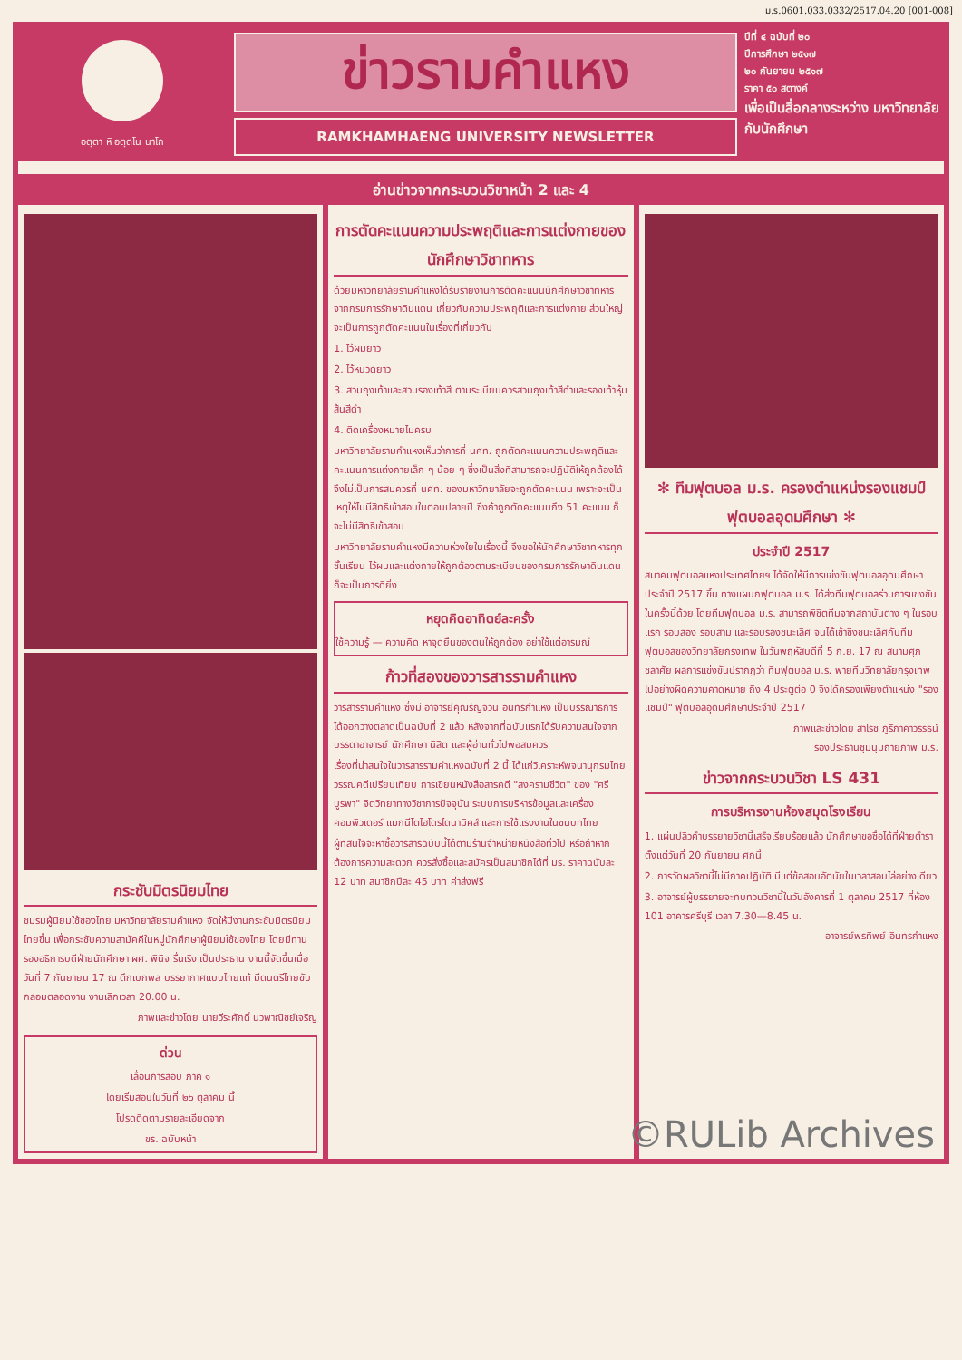ม.ร.0601.033.0332/2517.04.20 [001-008]
อตฺตา หิ อตฺตโน นาโถ
ข่าวรามคำแหง
RAMKHAMHAENG UNIVERSITY NEWSLETTER
ปีที่ ๔ ฉบับที่ ๒๐
ปีการศึกษา ๒๕๑๗
๒๐ กันยายน ๒๕๑๗
ราคา ๕๐ สตางค์
เพื่อเป็นสื่อกลางระหว่าง มหาวิทยาลัยกับนักศึกษา
อ่านข่าวจากกระบวนวิชาหน้า 2 และ 4
กระชับมิตรนิยมไทย
ชมรมผู้นิยมใช้ของไทย มหาวิทยาลัยรามคำแหง จัดให้มีงานกระชับมิตรนิยมไทยขึ้น เพื่อกระชับความสามัคคีในหมู่นักศึกษาผู้นิยมใช้ของไทย โดยมีท่านรองอธิการบดีฝ่ายนักศึกษา ผศ. พินิจ รื่นเริง เป็นประธาน งานนี้จัดขึ้นเมื่อวันที่ 7 กันยายน 17 ณ ตึกเบกพล บรรยากาศแบบไทยแท้ มีดนตรีไทยขับกล่อมตลอดงาน งานเลิกเวลา 20.00 น.
ภาพและข่าวโดย นายวีระศักดิ์ นวพาณิชย์เจริญ
ด่วน
เลื่อนการสอบ ภาค ๑
โดยเริ่มสอบในวันที่ ๒๖ ตุลาคม นี้
โปรดติดตามรายละเอียดจาก
ขร. ฉบับหน้า
การตัดคะแนนความประพฤติและการแต่งกายของนักศึกษาวิชาทหาร
ด้วยมหาวิทยาลัยรามคำแหงได้รับรายงานการตัดคะแนนนักศึกษาวิชาทหาร จากกรมการรักษาดินแดน เกี่ยวกับความประพฤติและการแต่งกาย ส่วนใหญ่จะเป็นการถูกตัดคะแนนในเรื่องที่เกี่ยวกับ
1. ไว้ผมยาว
2. ไว้หนวดยาว
3. สวมถุงเท้าและสวมรองเท้าสี ตามระเบียบควรสวมถุงเท้าสีดำและรองเท้าหุ้มส้นสีดำ
4. ติดเครื่องหมายไม่ครบ
มหาวิทยาลัยรามคำแหงเห็นว่าการที่ นศท. ถูกตัดคะแนนความประพฤติและคะแนนการแต่งกายเล็ก ๆ น้อย ๆ ซึ่งเป็นสิ่งที่สามารถจะปฏิบัติให้ถูกต้องได้ จึงไม่เป็นการสมควรที่ นศท. ของมหาวิทยาลัยจะถูกตัดคะแนน เพราะจะเป็นเหตุให้ไม่มีสิทธิเข้าสอบในตอนปลายปี ซึ่งถ้าถูกตัดคะแนนถึง 51 คะแนน ก็จะไม่มีสิทธิเข้าสอบ
มหาวิทยาลัยรามคำแหงมีความห่วงใยในเรื่องนี้ จึงขอให้นักศึกษาวิชาทหารทุกชั้นเรียน ไว้ผมและแต่งกายให้ถูกต้องตามระเบียบของกรมการรักษาดินแดน ก็จะเป็นการดียิ่ง
หยุดคิดอาทิตย์ละครั้ง
ใช้ความรู้ — ความคิด หาจุดยืนของตนให้ถูกต้อง อย่าใช้แต่อารมณ์
ก้าวที่สองของวารสารรามคำแหง
วารสารรามคำแหง ซึ่งมี อาจารย์คุณรัญจวน อินทรกำแหง เป็นบรรณาธิการ ได้ออกวางตลาดเป็นฉบับที่ 2 แล้ว หลังจากที่ฉบับแรกได้รับความสนใจจากบรรดาอาจารย์ นักศึกษา นิสิต และผู้อ่านทั่วไปพอสมควร
เรื่องที่น่าสนใจในวารสารรามคำแหงฉบับที่ 2 นี้ ได้แก่วิเคราะห์พจนานุกรมไทย วรรณคดีเปรียบเทียบ การเขียนหนังสือสารคดี "สงครามชีวิต" ของ "ศรีบูรพา" จิตวิทยาทางวิชาการปัจจุบัน ระบบการบริหารข้อมูลและเครื่องคอมพิวเตอร์ แมกนีโตไฮโดรไดนามิคส์ และการใช้แรงงานในชนบทไทย
ผู้ที่สนใจจะหาซื้อวารสารฉบับนี้ได้ตามร้านจำหน่ายหนังสือทั่วไป หรือถ้าหากต้องการความสะดวก ควรสั่งซื้อและสมัครเป็นสมาชิกได้ที่ มร. ราคาฉบับละ 12 บาท สมาชิกปีละ 45 บาท ค่าส่งฟรี
✻ ทีมฟุตบอล ม.ร. ครองตำแหน่งรองแชมป์ฟุตบอลอุดมศึกษา ✻
ประจำปี 2517
สมาคมฟุตบอลแห่งประเทศไทยฯ ได้จัดให้มีการแข่งขันฟุตบอลอุดมศึกษา ประจำปี 2517 ขึ้น ทางแผนกฟุตบอล ม.ร. ได้ส่งทีมฟุตบอลร่วมการแข่งขันในครั้งนี้ด้วย โดยทีมฟุตบอล ม.ร. สามารถพิชิตทีมจากสถาบันต่าง ๆ ในรอบแรก รอบสอง รอบสาม และรอบรองชนะเลิศ จนได้เข้าชิงชนะเลิศกับทีมฟุตบอลของวิทยาลัยกรุงเทพ ในวันพฤหัสบดีที่ 5 ก.ย. 17 ณ สนามศุภชลาศัย ผลการแข่งขันปรากฏว่า ทีมฟุตบอล ม.ร. พ่ายทีมวิทยาลัยกรุงเทพไปอย่างผิดความคาดหมาย ถึง 4 ประตูต่อ 0 จึงได้ครองเพียงตำแหน่ง "รองแชมป์" ฟุตบอลอุดมศึกษาประจำปี 2517
ภาพและข่าวโดย สาโรช ภูริภาคาวรรธน์
รองประธานชุมนุมถ่ายภาพ ม.ร.
ข่าวจากกระบวนวิชา LS 431
การบริหารงานห้องสมุดโรงเรียน
1. แผ่นปลิวคำบรรยายวิชานี้เสร็จเรียบร้อยแล้ว นักศึกษาขอซื้อได้ที่ฝ่ายตำรา ตั้งแต่วันที่ 20 กันยายน ศกนี้
2. การวัดผลวิชานี้ไม่มีภาคปฏิบัติ มีแต่ข้อสอบอัตนัยในเวลาสอบไล่อย่างเดียว
3. อาจารย์ผู้บรรยายจะทบทวนวิชานี้ในวันอังคารที่ 1 ตุลาคม 2517 ที่ห้อง 101 อาคารศรีบุรี เวลา 7.30—8.45 น.
อาจารย์พรทิพย์ อินทรกำแหง
©RULib Archives